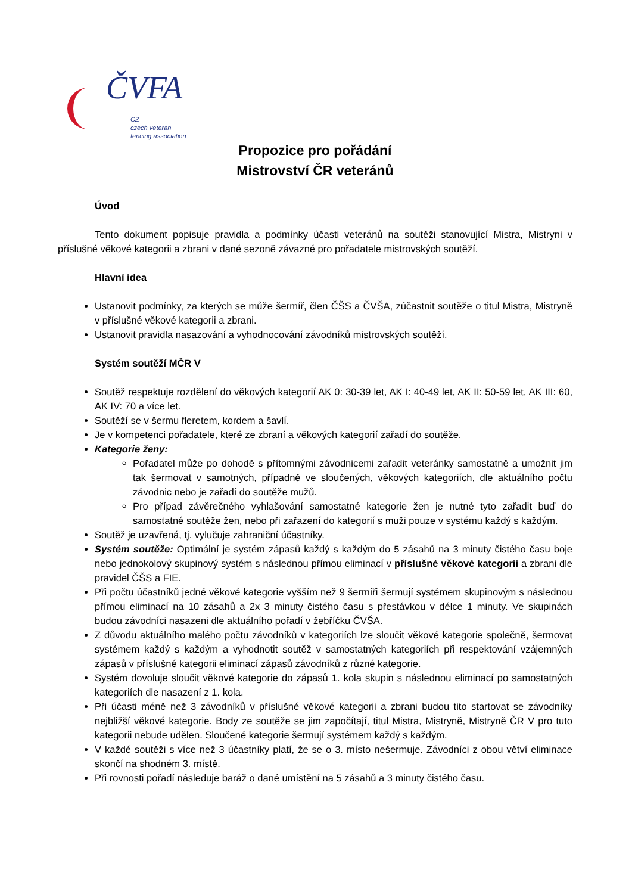ČVFA
CZ
czech veteran
fencing association
Propozice pro pořádání
Mistrovství ČR veteránů
Úvod
Tento dokument popisuje pravidla a podmínky účasti veteránů na soutěži stanovující Mistra, Mistryni v příslušné věkové kategorii a zbrani v dané sezoně závazné pro pořadatele mistrovských soutěží.
Hlavní idea
Ustanovit podmínky, za kterých se může šermíř, člen ČŠS a ČVŠA, zúčastnit soutěže o titul Mistra, Mistryně v příslušné věkové kategorii a zbrani.
Ustanovit pravidla nasazování a vyhodnocování závodníků mistrovských soutěží.
Systém soutěží MČR V
Soutěž respektuje rozdělení do věkových kategorií AK 0: 30-39 let, AK I: 40-49 let, AK II: 50-59 let, AK III: 60, AK IV: 70 a více let.
Soutěží se v šermu fleretem, kordem a šavlí.
Je v kompetenci pořadatele, které ze zbraní a věkových kategorií zařadí do soutěže.
Kategorie ženy:
Pořadatel může po dohodě s přítomnými závodnicemi zařadit veteránky samostatně a umožnit jim tak šermovat v samotných, případně ve sloučených, věkových kategoriích, dle aktuálního počtu závodnic nebo je zařadí do soutěže mužů.
Pro případ závěrečného vyhlašování samostatné kategorie žen je nutné tyto zařadit buď do samostatné soutěže žen, nebo při zařazení do kategorií s muži pouze v systému každý s každým.
Soutěž je uzavřená, tj. vylučuje zahraniční účastníky.
Systém soutěže: Optimální je systém zápasů každý s každým do 5 zásahů na 3 minuty čistého času boje nebo jednokolový skupinový systém s následnou přímou eliminací v příslušné věkové kategorii a zbrani dle pravidel ČŠS a FIE.
Při počtu účastníků jedné věkové kategorie vyšším než 9 šermíři šermují systémem skupinovým s následnou přímou eliminací na 10 zásahů a 2x 3 minuty čistého času s přestávkou v délce 1 minuty. Ve skupinách budou závodníci nasazeni dle aktuálního pořadí v žebříčku ČVŠA.
Z důvodu aktuálního malého počtu závodníků v kategoriích lze sloučit věkové kategorie společně, šermovat systémem každý s každým a vyhodnotit soutěž v samostatných kategoriích při respektování vzájemných zápasů v příslušné kategorii eliminací zápasů závodníků z různé kategorie.
Systém dovoluje sloučit věkové kategorie do zápasů 1. kola skupin s následnou eliminací po samostatných kategoriích dle nasazení z 1. kola.
Při účasti méně než 3 závodníků v příslušné věkové kategorii a zbrani budou tito startovat se závodníky nejbližší věkové kategorie. Body ze soutěže se jim započítají, titul Mistra, Mistryně, Mistryně ČR V pro tuto kategorii nebude udělen. Sloučené kategorie šermují systémem každý s každým.
V každé soutěži s více než 3 účastníky platí, že se o 3. místo nešermuje. Závodníci z obou větví eliminace skončí na shodném 3. místě.
Při rovnosti pořadí následuje baráž o dané umístění na 5 zásahů a 3 minuty čistého času.